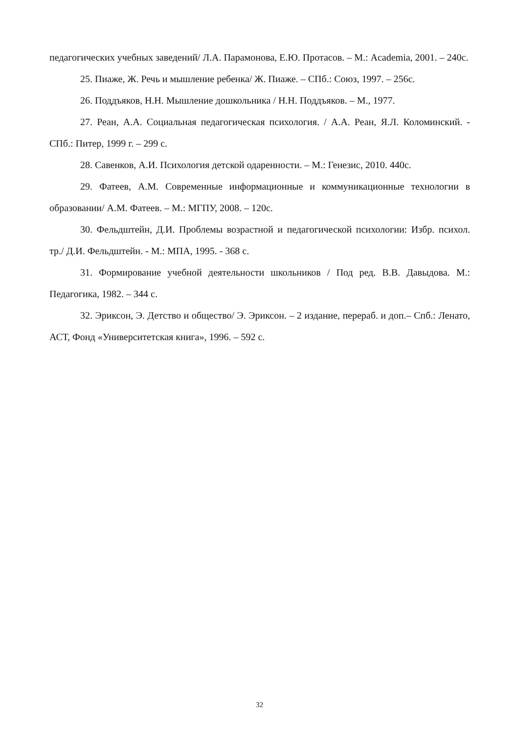педагогических учебных заведений/ Л.А. Парамонова, Е.Ю. Протасов. – М.: Academia, 2001. – 240с.
25. Пиаже, Ж. Речь и мышление ребенка/ Ж. Пиаже. – СПб.: Союз, 1997. – 256с.
26. Поддъяков, Н.Н. Мышление дошкольника / Н.Н. Поддъяков. – М., 1977.
27. Реан, А.А. Социальная педагогическая психология. / А.А. Реан, Я.Л. Коломинский. - СПб.: Питер, 1999 г. – 299 с.
28. Савенков, А.И. Психология детской одаренности. – М.: Генезис, 2010. 440с.
29. Фатеев, А.М. Современные информационные и коммуникационные технологии в образовании/ А.М. Фатеев. – М.: МГПУ, 2008. – 120с.
30. Фельдштейн, Д.И. Проблемы возрастной и педагогической психологии: Избр. психол. тр./ Д.И. Фельдштейн. - М.: МПА, 1995. - 368 с.
31. Формирование учебной деятельности школьников / Под ред. В.В. Давыдова. М.: Педагогика, 1982. – 344 с.
32. Эриксон, Э. Детство и общество/ Э. Эриксон. – 2 издание, перераб. и доп.– Спб.: Ленато, АСТ, Фонд «Университетская книга», 1996. – 592 с.
32